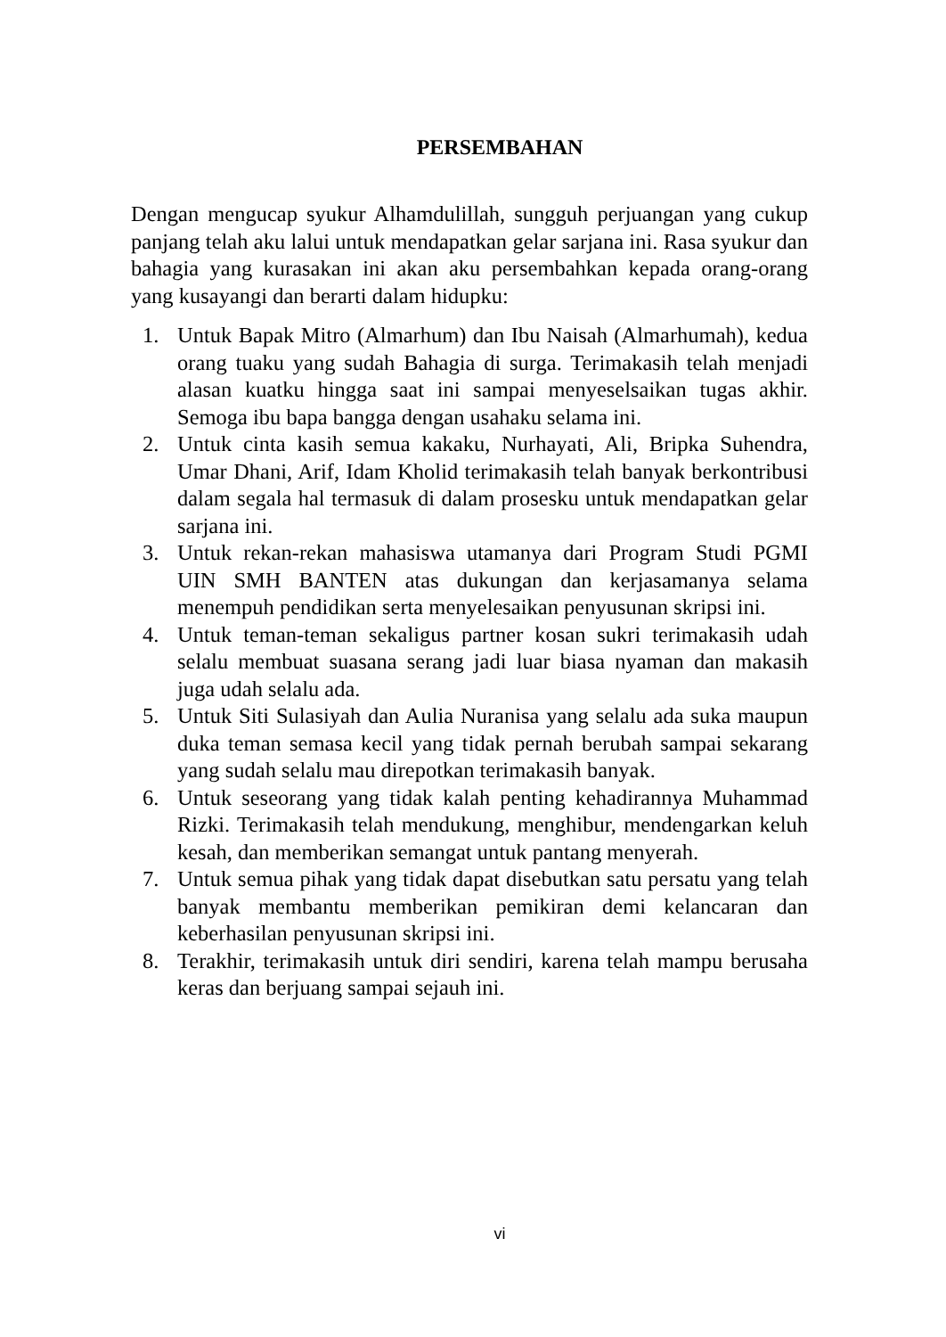PERSEMBAHAN
Dengan mengucap syukur Alhamdulillah, sungguh perjuangan yang cukup panjang telah aku lalui untuk mendapatkan gelar sarjana ini. Rasa syukur dan bahagia yang kurasakan ini akan aku persembahkan kepada orang-orang yang kusayangi dan berarti dalam hidupku:
1. Untuk Bapak Mitro (Almarhum) dan Ibu Naisah (Almarhumah), kedua orang tuaku yang sudah Bahagia di surga. Terimakasih telah menjadi alasan kuatku hingga saat ini sampai menyeselsaikan tugas akhir. Semoga ibu bapa bangga dengan usahaku selama ini.
2. Untuk cinta kasih semua kakaku, Nurhayati, Ali, Bripka Suhendra, Umar Dhani, Arif, Idam Kholid terimakasih telah banyak berkontribusi dalam segala hal termasuk di dalam prosesku untuk mendapatkan gelar sarjana ini.
3. Untuk rekan-rekan mahasiswa utamanya dari Program Studi PGMI UIN SMH BANTEN atas dukungan dan kerjasamanya selama menempuh pendidikan serta menyelesaikan penyusunan skripsi ini.
4. Untuk teman-teman sekaligus partner kosan sukri terimakasih udah selalu membuat suasana serang jadi luar biasa nyaman dan makasih juga udah selalu ada.
5. Untuk Siti Sulasiyah dan Aulia Nuranisa yang selalu ada suka maupun duka teman semasa kecil yang tidak pernah berubah sampai sekarang yang sudah selalu mau direpotkan terimakasih banyak.
6. Untuk seseorang yang tidak kalah penting kehadirannya Muhammad Rizki. Terimakasih telah mendukung, menghibur, mendengarkan keluh kesah, dan memberikan semangat untuk pantang menyerah.
7. Untuk semua pihak yang tidak dapat disebutkan satu persatu yang telah banyak membantu memberikan pemikiran demi kelancaran dan keberhasilan penyusunan skripsi ini.
8. Terakhir, terimakasih untuk diri sendiri, karena telah mampu berusaha keras dan berjuang sampai sejauh ini.
vi